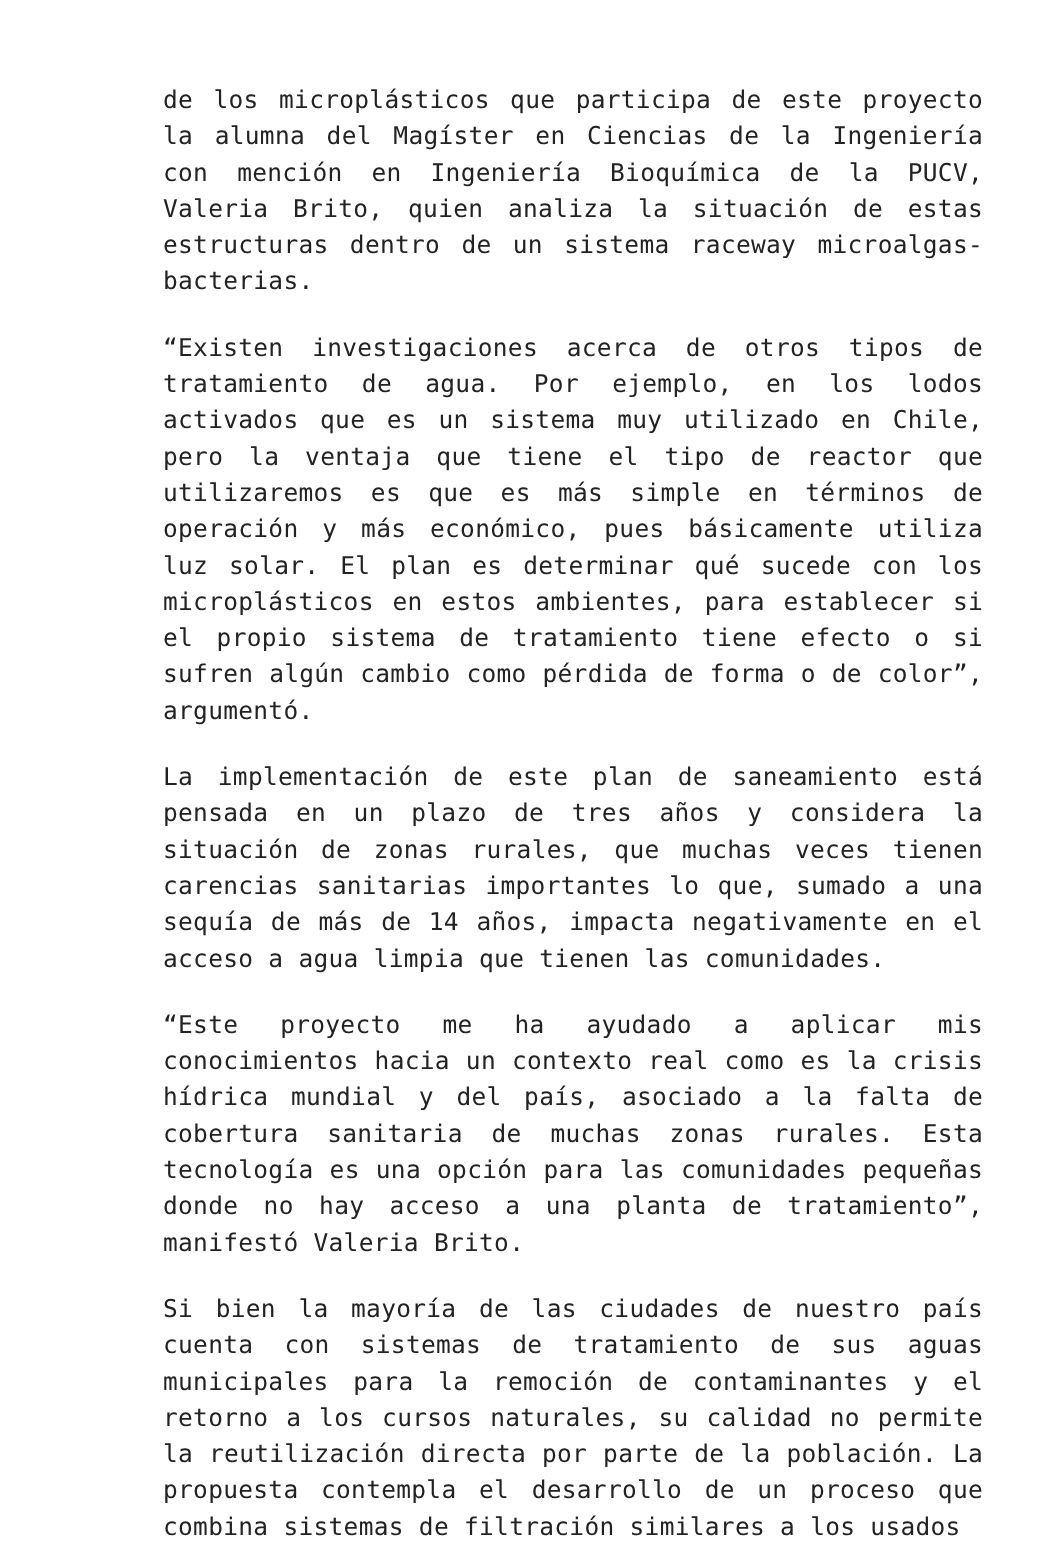de los microplásticos que participa de este proyecto la alumna del Magíster en Ciencias de la Ingeniería con mención en Ingeniería Bioquímica de la PUCV, Valeria Brito, quien analiza la situación de estas estructuras dentro de un sistema raceway microalgas-bacterias.
“Existen investigaciones acerca de otros tipos de tratamiento de agua. Por ejemplo, en los lodos activados que es un sistema muy utilizado en Chile, pero la ventaja que tiene el tipo de reactor que utilizaremos es que es más simple en términos de operación y más económico, pues básicamente utiliza luz solar. El plan es determinar qué sucede con los microplásticos en estos ambientes, para establecer si el propio sistema de tratamiento tiene efecto o si sufren algún cambio como pérdida de forma o de color”, argumentó.
La implementación de este plan de saneamiento está pensada en un plazo de tres años y considera la situación de zonas rurales, que muchas veces tienen carencias sanitarias importantes lo que, sumado a una sequía de más de 14 años, impacta negativamente en el acceso a agua limpia que tienen las comunidades.
“Este proyecto me ha ayudado a aplicar mis conocimientos hacia un contexto real como es la crisis hídrica mundial y del país, asociado a la falta de cobertura sanitaria de muchas zonas rurales. Esta tecnología es una opción para las comunidades pequeñas donde no hay acceso a una planta de tratamiento”, manifestó Valeria Brito.
Si bien la mayoría de las ciudades de nuestro país cuenta con sistemas de tratamiento de sus aguas municipales para la remoción de contaminantes y el retorno a los cursos naturales, su calidad no permite la reutilización directa por parte de la población. La propuesta contempla el desarrollo de un proceso que combina sistemas de filtración similares a los usados